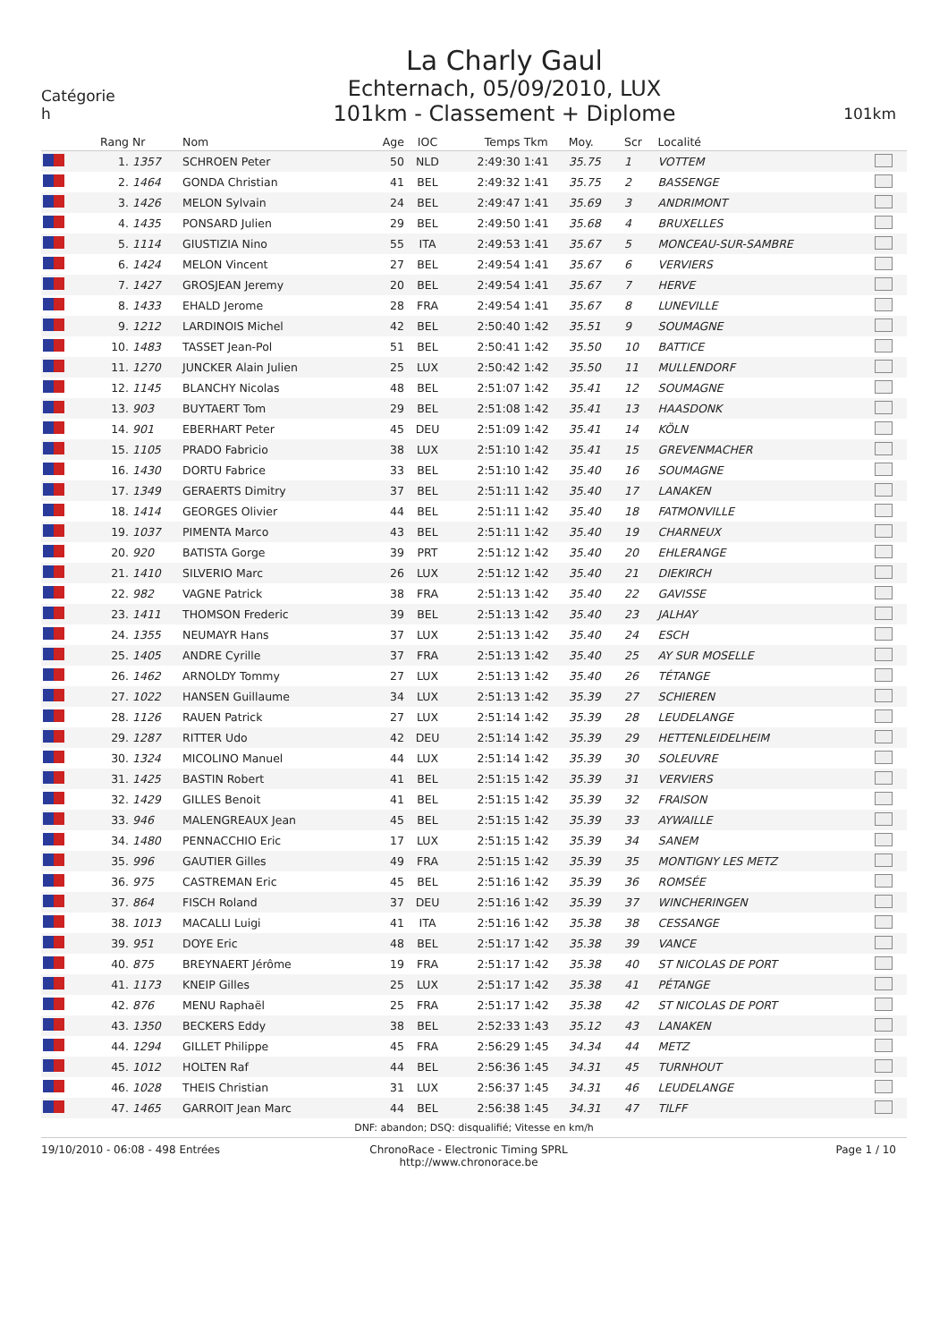Catégorie
h
La Charly Gaul
Echternach, 05/09/2010, LUX
101km - Classement + Diplome
101km
| | Rang | Nr | Nom | Age | IOC | Temps | Tkm | Moy. | Scr | Localité | |
| --- | --- | --- | --- | --- | --- | --- | --- | --- | --- | --- | --- |
| | 1. | 1357 | SCHROEN Peter | 50 | NLD | 2:49:30 | 1:41 | 35.75 | 1 | VOTTEM | |
| | 2. | 1464 | GONDA Christian | 41 | BEL | 2:49:32 | 1:41 | 35.75 | 2 | BASSENGE | |
| | 3. | 1426 | MELON Sylvain | 24 | BEL | 2:49:47 | 1:41 | 35.69 | 3 | ANDRIMONT | |
| | 4. | 1435 | PONSARD Julien | 29 | BEL | 2:49:50 | 1:41 | 35.68 | 4 | BRUXELLES | |
| | 5. | 1114 | GIUSTIZIA Nino | 55 | ITA | 2:49:53 | 1:41 | 35.67 | 5 | MONCEAU-SUR-SAMBRE | |
| | 6. | 1424 | MELON Vincent | 27 | BEL | 2:49:54 | 1:41 | 35.67 | 6 | VERVIERS | |
| | 7. | 1427 | GROSJEAN Jeremy | 20 | BEL | 2:49:54 | 1:41 | 35.67 | 7 | HERVE | |
| | 8. | 1433 | EHALD Jerome | 28 | FRA | 2:49:54 | 1:41 | 35.67 | 8 | LUNEVILLE | |
| | 9. | 1212 | LARDINOIS Michel | 42 | BEL | 2:50:40 | 1:42 | 35.51 | 9 | SOUMAGNE | |
| | 10. | 1483 | TASSET Jean-Pol | 51 | BEL | 2:50:41 | 1:42 | 35.50 | 10 | BATTICE | |
| | 11. | 1270 | JUNCKER Alain Julien | 25 | LUX | 2:50:42 | 1:42 | 35.50 | 11 | MULLENDORF | |
| | 12. | 1145 | BLANCHY Nicolas | 48 | BEL | 2:51:07 | 1:42 | 35.41 | 12 | SOUMAGNE | |
| | 13. | 903 | BUYTAERT Tom | 29 | BEL | 2:51:08 | 1:42 | 35.41 | 13 | HAASDONK | |
| | 14. | 901 | EBERHART Peter | 45 | DEU | 2:51:09 | 1:42 | 35.41 | 14 | KÖLN | |
| | 15. | 1105 | PRADO Fabricio | 38 | LUX | 2:51:10 | 1:42 | 35.41 | 15 | GREVENMACHER | |
| | 16. | 1430 | DORTU Fabrice | 33 | BEL | 2:51:10 | 1:42 | 35.40 | 16 | SOUMAGNE | |
| | 17. | 1349 | GERAERTS Dimitry | 37 | BEL | 2:51:11 | 1:42 | 35.40 | 17 | LANAKEN | |
| | 18. | 1414 | GEORGES Olivier | 44 | BEL | 2:51:11 | 1:42 | 35.40 | 18 | FATMONVILLE | |
| | 19. | 1037 | PIMENTA Marco | 43 | BEL | 2:51:11 | 1:42 | 35.40 | 19 | CHARNEUX | |
| | 20. | 920 | BATISTA Gorge | 39 | PRT | 2:51:12 | 1:42 | 35.40 | 20 | EHLERANGE | |
| | 21. | 1410 | SILVERIO Marc | 26 | LUX | 2:51:12 | 1:42 | 35.40 | 21 | DIEKIRCH | |
| | 22. | 982 | VAGNE Patrick | 38 | FRA | 2:51:13 | 1:42 | 35.40 | 22 | GAVISSE | |
| | 23. | 1411 | THOMSON Frederic | 39 | BEL | 2:51:13 | 1:42 | 35.40 | 23 | JALHAY | |
| | 24. | 1355 | NEUMAYR Hans | 37 | LUX | 2:51:13 | 1:42 | 35.40 | 24 | ESCH | |
| | 25. | 1405 | ANDRE Cyrille | 37 | FRA | 2:51:13 | 1:42 | 35.40 | 25 | AY SUR MOSELLE | |
| | 26. | 1462 | ARNOLDY Tommy | 27 | LUX | 2:51:13 | 1:42 | 35.40 | 26 | TÉTANGE | |
| | 27. | 1022 | HANSEN Guillaume | 34 | LUX | 2:51:13 | 1:42 | 35.39 | 27 | SCHIEREN | |
| | 28. | 1126 | RAUEN Patrick | 27 | LUX | 2:51:14 | 1:42 | 35.39 | 28 | LEUDELANGE | |
| | 29. | 1287 | RITTER Udo | 42 | DEU | 2:51:14 | 1:42 | 35.39 | 29 | HETTENLEIDELHEIM | |
| | 30. | 1324 | MICOLINO Manuel | 44 | LUX | 2:51:14 | 1:42 | 35.39 | 30 | SOLEUVRE | |
| | 31. | 1425 | BASTIN Robert | 41 | BEL | 2:51:15 | 1:42 | 35.39 | 31 | VERVIERS | |
| | 32. | 1429 | GILLES Benoit | 41 | BEL | 2:51:15 | 1:42 | 35.39 | 32 | FRAISON | |
| | 33. | 946 | MALENGREAUX Jean | 45 | BEL | 2:51:15 | 1:42 | 35.39 | 33 | AYWAILLE | |
| | 34. | 1480 | PENNACCHIO Eric | 17 | LUX | 2:51:15 | 1:42 | 35.39 | 34 | SANEM | |
| | 35. | 996 | GAUTIER Gilles | 49 | FRA | 2:51:15 | 1:42 | 35.39 | 35 | MONTIGNY LES METZ | |
| | 36. | 975 | CASTREMAN Eric | 45 | BEL | 2:51:16 | 1:42 | 35.39 | 36 | ROMSÉE | |
| | 37. | 864 | FISCH Roland | 37 | DEU | 2:51:16 | 1:42 | 35.39 | 37 | WINCHERINGEN | |
| | 38. | 1013 | MACALLI Luigi | 41 | ITA | 2:51:16 | 1:42 | 35.38 | 38 | CESSANGE | |
| | 39. | 951 | DOYE Eric | 48 | BEL | 2:51:17 | 1:42 | 35.38 | 39 | VANCE | |
| | 40. | 875 | BREYNAERT Jérôme | 19 | FRA | 2:51:17 | 1:42 | 35.38 | 40 | ST NICOLAS DE PORT | |
| | 41. | 1173 | KNEIP Gilles | 25 | LUX | 2:51:17 | 1:42 | 35.38 | 41 | PÉTANGE | |
| | 42. | 876 | MENU Raphaël | 25 | FRA | 2:51:17 | 1:42 | 35.38 | 42 | ST NICOLAS DE PORT | |
| | 43. | 1350 | BECKERS Eddy | 38 | BEL | 2:52:33 | 1:43 | 35.12 | 43 | LANAKEN | |
| | 44. | 1294 | GILLET Philippe | 45 | FRA | 2:56:29 | 1:45 | 34.34 | 44 | METZ | |
| | 45. | 1012 | HOLTEN Raf | 44 | BEL | 2:56:36 | 1:45 | 34.31 | 45 | TURNHOUT | |
| | 46. | 1028 | THEIS Christian | 31 | LUX | 2:56:37 | 1:45 | 34.31 | 46 | LEUDELANGE | |
| | 47. | 1465 | GARROIT Jean Marc | 44 | BEL | 2:56:38 | 1:45 | 34.31 | 47 | TILFF | |
DNF: abandon; DSQ: disqualifié; Vitesse en km/h
19/10/2010 - 06:08 - 498 Entrées
ChronoRace - Electronic Timing SPRL
http://www.chronorace.be
Page 1 / 10